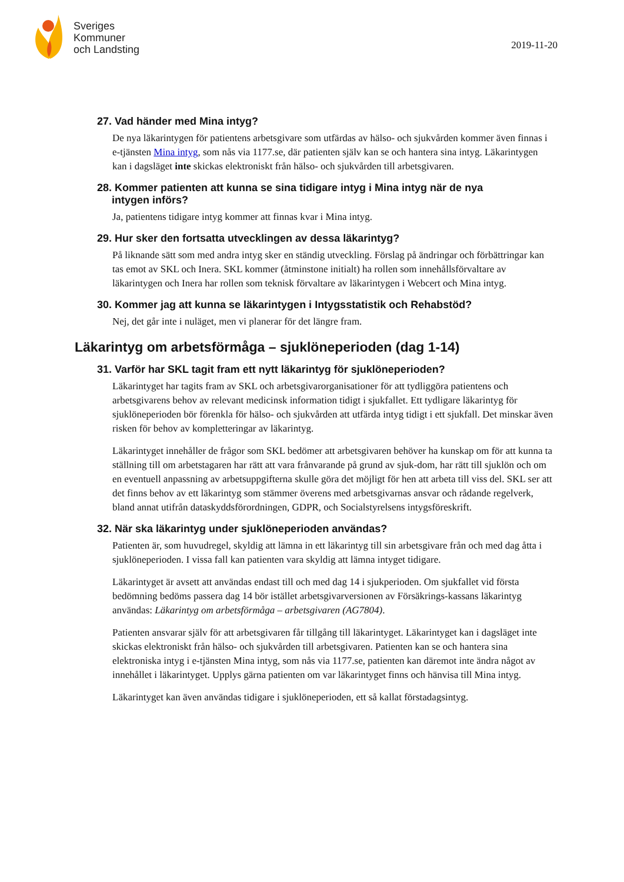Sveriges
Kommuner
och Landsting
2019-11-20
27. Vad händer med Mina intyg?
De nya läkarintygen för patientens arbetsgivare som utfärdas av hälso- och sjukvården kommer även finnas i e-tjänsten Mina intyg, som nås via 1177.se, där patienten själv kan se och hantera sina intyg. Läkarintygen kan i dagsläget inte skickas elektroniskt från hälso- och sjukvården till arbetsgivaren.
28. Kommer patienten att kunna se sina tidigare intyg i Mina intyg när de nya
intygen införs?
Ja, patientens tidigare intyg kommer att finnas kvar i Mina intyg.
29. Hur sker den fortsatta utvecklingen av dessa läkarintyg?
På liknande sätt som med andra intyg sker en ständig utveckling. Förslag på ändringar och förbättringar kan tas emot av SKL och Inera. SKL kommer (åtminstone initialt) ha rollen som innehållsförvaltare av läkarintygen och Inera har rollen som teknisk förvaltare av läkarintygen i Webcert och Mina intyg.
30. Kommer jag att kunna se läkarintygen i Intygsstatistik och Rehabstöd?
Nej, det går inte i nuläget, men vi planerar för det längre fram.
Läkarintyg om arbetsförmåga – sjuklöneperioden (dag 1-14)
31. Varför har SKL tagit fram ett nytt läkarintyg för sjuklöneperioden?
Läkarintyget har tagits fram av SKL och arbetsgivarorganisationer för att tydliggöra patientens och arbetsgivarens behov av relevant medicinsk information tidigt i sjukfallet. Ett tydligare läkarintyg för sjuklöneperioden bör förenkla för hälso- och sjukvården att utfärda intyg tidigt i ett sjukfall. Det minskar även risken för behov av kompletteringar av läkarintyg.
Läkarintyget innehåller de frågor som SKL bedömer att arbetsgivaren behöver ha kunskap om för att kunna ta ställning till om arbetstagaren har rätt att vara frånvarande på grund av sjuk-dom, har rätt till sjuklön och om en eventuell anpassning av arbetsuppgifterna skulle göra det möjligt för hen att arbeta till viss del. SKL ser att det finns behov av ett läkarintyg som stämmer överens med arbetsgivarnas ansvar och rådande regelverk, bland annat utifrån dataskyddsförordningen, GDPR, och Socialstyrelsens intygsföreskrift.
32. När ska läkarintyg under sjuklöneperioden användas?
Patienten är, som huvudregel, skyldig att lämna in ett läkarintyg till sin arbetsgivare från och med dag åtta i sjuklöneperioden. I vissa fall kan patienten vara skyldig att lämna intyget tidigare.
Läkarintyget är avsett att användas endast till och med dag 14 i sjukperioden. Om sjukfallet vid första bedömning bedöms passera dag 14 bör istället arbetsgivarversionen av Försäkrings-kassans läkarintyg användas: Läkarintyg om arbetsförmåga – arbetsgivaren (AG7804).
Patienten ansvarar själv för att arbetsgivaren får tillgång till läkarintyget. Läkarintyget kan i dagsläget inte skickas elektroniskt från hälso- och sjukvården till arbetsgivaren. Patienten kan se och hantera sina elektroniska intyg i e-tjänsten Mina intyg, som nås via 1177.se, patienten kan däremot inte ändra något av innehållet i läkarintyget. Upplys gärna patienten om var läkarintyget finns och hänvisa till Mina intyg.
Läkarintyget kan även användas tidigare i sjuklöneperioden, ett så kallat förstadagsintyg.